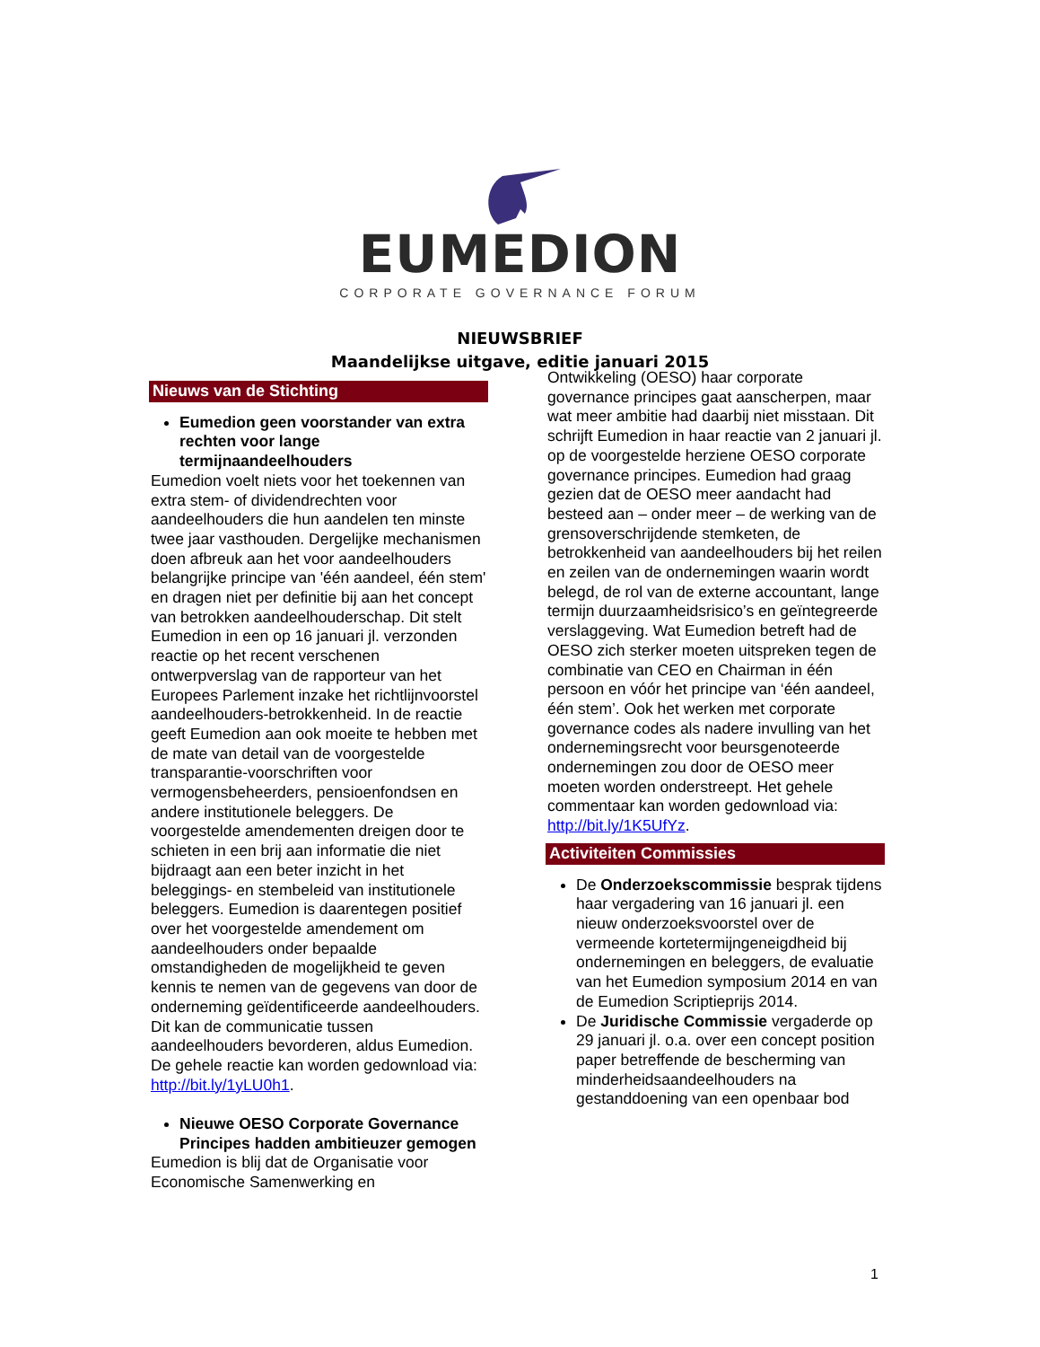EUMEDION
CORPORATE GOVERNANCE FORUM
NIEUWSBRIEF
Maandelijkse uitgave, editie januari 2015
Nieuws van de Stichting
Eumedion geen voorstander van extra rechten voor lange termijnaandeelhouders
Eumedion voelt niets voor het toekennen van extra stem- of dividendrechten voor aandeelhouders die hun aandelen ten minste twee jaar vasthouden. Dergelijke mechanismen doen afbreuk aan het voor aandeelhouders belangrijke principe van 'één aandeel, één stem' en dragen niet per definitie bij aan het concept van betrokken aandeelhouderschap. Dit stelt Eumedion in een op 16 januari jl. verzonden reactie op het recent verschenen ontwerpverslag van de rapporteur van het Europees Parlement inzake het richtlijnvoorstel aandeelhouders-betrokkenheid. In de reactie geeft Eumedion aan ook moeite te hebben met de mate van detail van de voorgestelde transparantie-voorschriften voor vermogensbeheerders, pensioenfondsen en andere institutionele beleggers. De voorgestelde amendementen dreigen door te schieten in een brij aan informatie die niet bijdraagt aan een beter inzicht in het beleggings- en stembeleid van institutionele beleggers. Eumedion is daarentegen positief over het voorgestelde amendement om aandeelhouders onder bepaalde omstandigheden de mogelijkheid te geven kennis te nemen van de gegevens van door de onderneming geïdentificeerde aandeelhouders. Dit kan de communicatie tussen aandeelhouders bevorderen, aldus Eumedion. De gehele reactie kan worden gedownload via: http://bit.ly/1yLU0h1.
Nieuwe OESO Corporate Governance Principes hadden ambitieuzer gemogen
Eumedion is blij dat de Organisatie voor Economische Samenwerking en
Ontwikkeling (OESO) haar corporate governance principes gaat aanscherpen, maar wat meer ambitie had daarbij niet misstaan. Dit schrijft Eumedion in haar reactie van 2 januari jl. op de voorgestelde herziene OESO corporate governance principes. Eumedion had graag gezien dat de OESO meer aandacht had besteed aan – onder meer – de werking van de grensoverschrijdende stemketen, de betrokkenheid van aandeelhouders bij het reilen en zeilen van de ondernemingen waarin wordt belegd, de rol van de externe accountant, lange termijn duurzaamheidsrisico’s en geïntegreerde verslaggeving. Wat Eumedion betreft had de OESO zich sterker moeten uitspreken tegen de combinatie van CEO en Chairman in één persoon en vóór het principe van ‘één aandeel, één stem’. Ook het werken met corporate governance codes als nadere invulling van het ondernemingsrecht voor beursgenoteerde ondernemingen zou door de OESO meer moeten worden onderstreept. Het gehele commentaar kan worden gedownload via: http://bit.ly/1K5UfYz.
Activiteiten Commissies
De Onderzoekscommissie besprak tijdens haar vergadering van 16 januari jl. een nieuw onderzoeksvoorstel over de vermeende kortetermijngeneigdheid bij ondernemingen en beleggers, de evaluatie van het Eumedion symposium 2014 en van de Eumedion Scriptieprijs 2014.
De Juridische Commissie vergaderde op 29 januari jl. o.a. over een concept position paper betreffende de bescherming van minderheidsaandeelhouders na gestanddoening van een openbaar bod
1